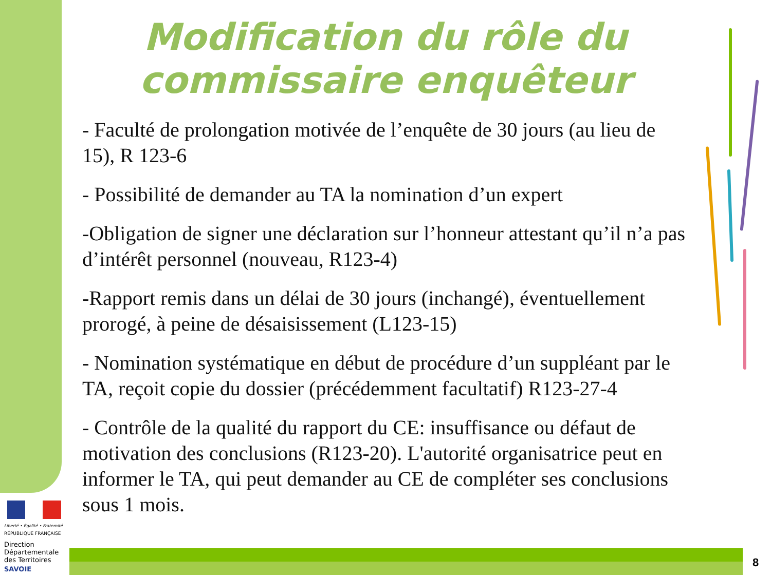Modification du rôle du
commissaire enquêteur
- Faculté de prolongation motivée de l’enquête de 30 jours (au lieu de 15), R 123-6
- Possibilité de demander au TA la nomination d’un expert
-Obligation de signer une déclaration sur l’honneur attestant qu’il n’a pas d’intérêt personnel (nouveau, R123-4)
-Rapport remis dans un délai de 30 jours (inchangé), éventuellement prorogé, à peine de désaisissement (L123-15)
- Nomination systématique en début de procédure d’un suppléant par le TA, reçoit copie du dossier (précédemment facultatif) R123-27-4
- Contrôle de la qualité du rapport du CE: insuffisance ou défaut de motivation des conclusions (R123-20). L'autorité organisatrice peut en informer le TA, qui peut demander au CE de compléter ses conclusions sous 1 mois.
Liberté • Égalité • Fraternité
RÉPUBLIQUE FRANÇAISE
Direction
Départementale
des Territoires
SAVOIE
8